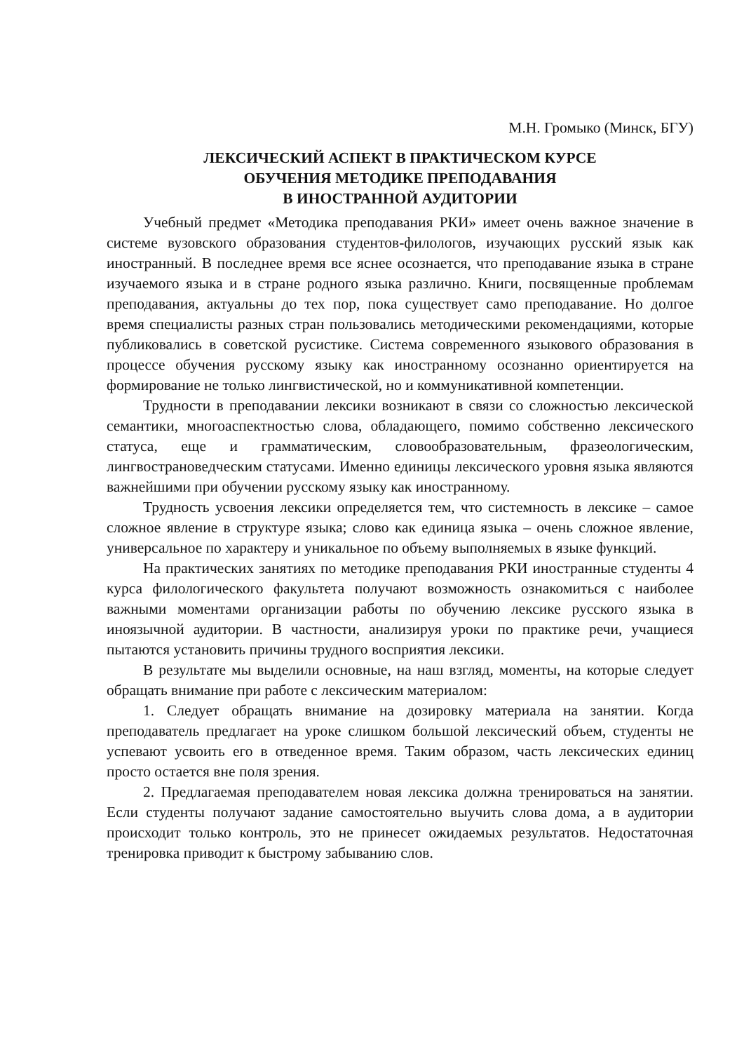М.Н. Громыко (Минск, БГУ)
ЛЕКСИЧЕСКИЙ АСПЕКТ В ПРАКТИЧЕСКОМ КУРСЕ
ОБУЧЕНИЯ МЕТОДИКЕ ПРЕПОДАВАНИЯ
В ИНОСТРАННОЙ АУДИТОРИИ
Учебный предмет «Методика преподавания РКИ» имеет очень важное значение в системе вузовского образования студентов-филологов, изучающих русский язык как иностранный. В последнее время все яснее осознается, что преподавание языка в стране изучаемого языка и в стране родного языка различно. Книги, посвященные проблемам преподавания, актуальны до тех пор, пока существует само преподавание. Но долгое время специалисты разных стран пользовались методическими рекомендациями, которые публиковались в советской русистике. Система современного языкового образования в процессе обучения русскому языку как иностранному осознанно ориентируется на формирование не только лингвистической, но и коммуникативной компетенции.
Трудности в преподавании лексики возникают в связи со сложностью лексической семантики, многоаспектностью слова, обладающего, помимо собственно лексического статуса, еще и грамматическим, словообразовательным, фразеологическим, лингвострановедческим статусами. Именно единицы лексического уровня языка являются важнейшими при обучении русскому языку как иностранному.
Трудность усвоения лексики определяется тем, что системность в лексике – самое сложное явление в структуре языка; слово как единица языка – очень сложное явление, универсальное по характеру и уникальное по объему выполняемых в языке функций.
На практических занятиях по методике преподавания РКИ иностранные студенты 4 курса филологического факультета получают возможность ознакомиться с наиболее важными моментами организации работы по обучению лексике русского языка в иноязычной аудитории. В частности, анализируя уроки по практике речи, учащиеся пытаются установить причины трудного восприятия лексики.
В результате мы выделили основные, на наш взгляд, моменты, на которые следует обращать внимание при работе с лексическим материалом:
1. Следует обращать внимание на дозировку материала на занятии. Когда преподаватель предлагает на уроке слишком большой лексический объем, студенты не успевают усвоить его в отведенное время. Таким образом, часть лексических единиц просто остается вне поля зрения.
2. Предлагаемая преподавателем новая лексика должна тренироваться на занятии. Если студенты получают задание самостоятельно выучить слова дома, а в аудитории происходит только контроль, это не принесет ожидаемых результатов. Недостаточная тренировка приводит к быстрому забыванию слов.